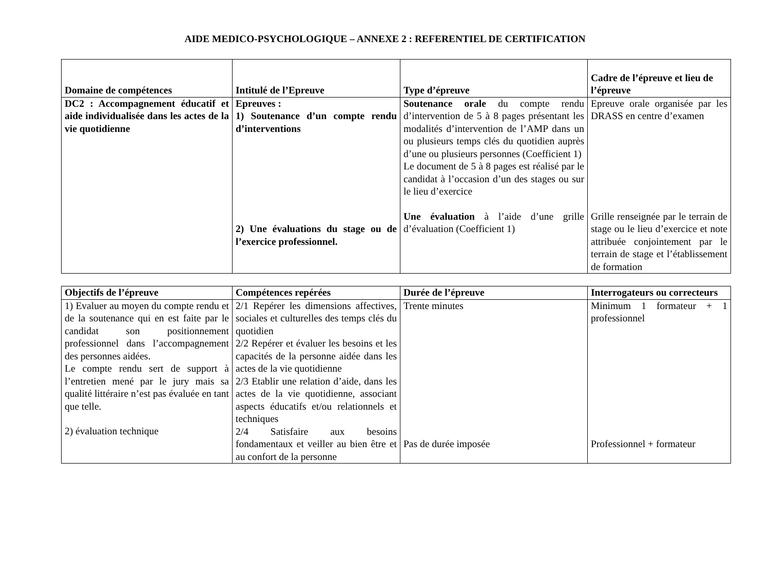AIDE MEDICO-PSYCHOLOGIQUE – ANNEXE 2 : REFERENTIEL DE CERTIFICATION
| Domaine de compétences | Intitulé de l’Epreuve | Type d’épreuve | Cadre de l’épreuve et lieu de l’épreuve |
| --- | --- | --- | --- |
| DC2 : Accompagnement éducatif et aide individualisée dans les actes de la vie quotidienne | Epreuves : 1) Soutenance d’un compte rendu d’interventions 2) Une évaluations du stage ou de l’exercice professionnel. | Soutenance orale du compte rendu d’intervention de 5 à 8 pages présentant les modalités d’intervention de l’AMP dans un ou plusieurs temps clés du quotidien auprès d’une ou plusieurs personnes (Coefficient 1) Le document de 5 à 8 pages est réalisé par le candidat à l’occasion d’un des stages ou sur le lieu d’exercice Une évaluation à l’aide d’une grille d’évaluation (Coefficient 1) | Epreuve orale organisée par les DRASS en centre d’examen Grille renseignée par le terrain de stage ou le lieu d’exercice et note attribuée conjointement par le terrain de stage et l’établissement de formation |
| Objectifs de l’épreuve | Compétences repérées | Durée de l’épreuve | Interrogateurs ou correcteurs |
| --- | --- | --- | --- |
| 1) Evaluer au moyen du compte rendu et de la soutenance qui en est faite par le candidat son positionnement professionnel dans l’accompagnement des personnes aidées. Le compte rendu sert de support à l’entretien mené par le jury mais sa qualité littéraire n’est pas évaluée en tant que telle. 2) évaluation technique | 2/1 Repérer les dimensions affectives, sociales et culturelles des temps clés du quotidien 2/2 Repérer et évaluer les besoins et les capacités de la personne aidée dans les actes de la vie quotidienne 2/3 Etablir une relation d’aide, dans les actes de la vie quotidienne, associant aspects éducatifs et/ou relationnels et techniques 2/4 Satisfaire aux besoins fondamentaux et veiller au bien être et au confort de la personne | Trente minutes Pas de durée imposée | Minimum 1 formateur + 1 professionnel Professionnel + formateur |